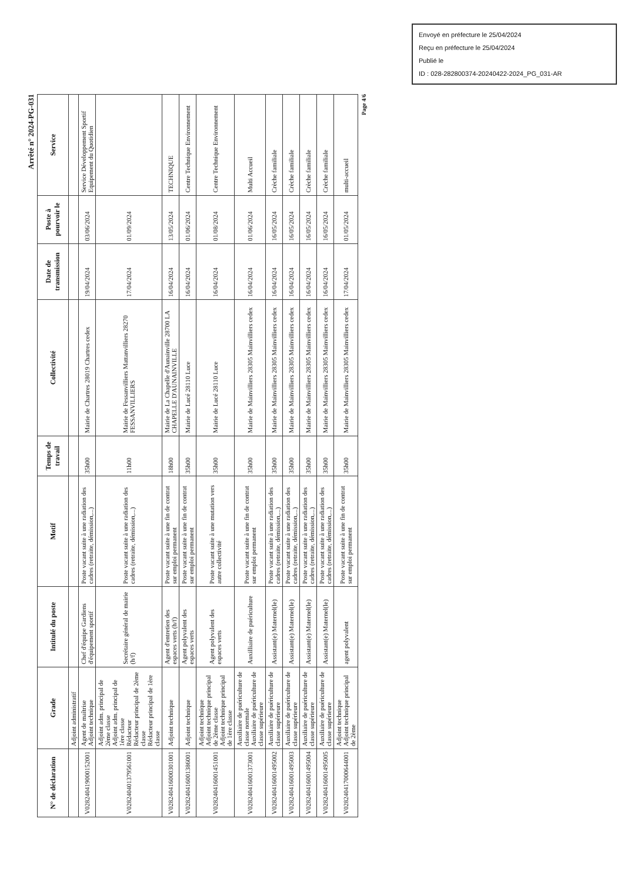Envoyé en préfecture le 25/04/2024
Reçu en préfecture le 25/04/2024
Publié le
ID : 028-282800374-20240422-2024_PG_031-AR
Arrêté n° 2024-PG-031
| N° de déclaration | Grade | Intitulé du poste | Motif | Temps de travail | Collectivité | Date de transmission | Poste à pourvoir le | Service |
| --- | --- | --- | --- | --- | --- | --- | --- | --- |
| | Adjoint administratif | | | | | | | |
| V028240419000152001 | Agent de maîtrise Adjoint technique | Chef d'équipe Gardiens d'équipement sportif | Poste vacant suite à une radiation des cadres (retraite, démission,...) | 35h00 | Mairie de Chartres 28019 Chartres cedex | 19/04/2024 | 03/06/2024 | Service Développement Sportif Equipement du Quotidien |
| V028240401379561001 | Adjoint adm. principal de 2ème classe Adjoint adm. principal de 1ère classe Rédacteur Rédacteur principal de 2ème classe Rédacteur principal de 1ère classe | Secrétaire général de mairie (h/f) | Poste vacant suite à une radiation des cadres (retraite, démission,...) | 11h00 | Mairie de Fessanvilliers Mattanvilliers 28270 FESSANVILLIERS | 17/04/2024 | 01/09/2024 | |
| V028240416000301001 | Adjoint technique | Agent d'entretien des espaces verts (h/f) | Poste vacant suite à une fin de contrat sur emploi permanent | 18h00 | Mairie de La Chapelle d'Aunainville 28700 LA CHAPELLE D'AUNAINVILLE | 16/04/2024 | 13/05/2024 | TECHNIQUE |
| V028240416001386001 | Adjoint technique | Agent polyvalent des espaces verts | Poste vacant suite à une fin de contrat sur emploi permanent | 35h00 | Mairie de Lucé 28110 Luce | 16/04/2024 | 01/06/2024 | Centre Technique Environnement |
| V028240416001451001 | Adjoint technique Adjoint technique principal de 2ème classe Adjoint technique principal de 1ère classe | Agent polyvalent des espaces verts | Poste vacant suite à une mutation vers autre collectivité | 35h00 | Mairie de Lucé 28110 Luce | 16/04/2024 | 01/08/2024 | Centre Technique Environnement |
| V028240416001373001 | Auxiliaire de puériculture de classe normale Auxiliaire de puériculture de classe supérieure | Auxilliaire de puériculture | Poste vacant suite à une fin de contrat sur emploi permanent | 35h00 | Mairie de Mainvilliers 28305 Mainvilliers cedex | 16/04/2024 | 01/06/2024 | Multi Accueil |
| V028240416001495002 | Auxiliaire de puériculture de classe supérieure | Assistant(e) Maternel(le) | Poste vacant suite à une radiation des cadres (retraite, démission,...) | 35h00 | Mairie de Mainvilliers 28305 Mainvilliers cedex | 16/04/2024 | 16/05/2024 | Crèche familiale |
| V028240416001495003 | Auxiliaire de puériculture de classe supérieure | Assistant(e) Maternel(le) | Poste vacant suite à une radiation des cadres (retraite, démission,...) | 35h00 | Mairie de Mainvilliers 28305 Mainvilliers cedex | 16/04/2024 | 16/05/2024 | Crèche familiale |
| V028240416001495004 | Auxiliaire de puériculture de classe supérieure | Assistant(e) Maternel(le) | Poste vacant suite à une radiation des cadres (retraite, démission,...) | 35h00 | Mairie de Mainvilliers 28305 Mainvilliers cedex | 16/04/2024 | 16/05/2024 | Crèche familiale |
| V028240416001495005 | Auxiliaire de puériculture de classe supérieure | Assistant(e) Maternel(le) | Poste vacant suite à une radiation des cadres (retraite, démission,...) | 35h00 | Mairie de Mainvilliers 28305 Mainvilliers cedex | 16/04/2024 | 16/05/2024 | Crèche familiale |
| V028240417000644001 | Adjoint technique Adjoint technique principal de 2ème | agent polyvalent | Poste vacant suite à une fin de contrat sur emploi permanent | 35h00 | Mairie de Mainvilliers 28305 Mainvilliers cedex | 17/04/2024 | 01/05/2024 | multi-accueil |
Page 4/6